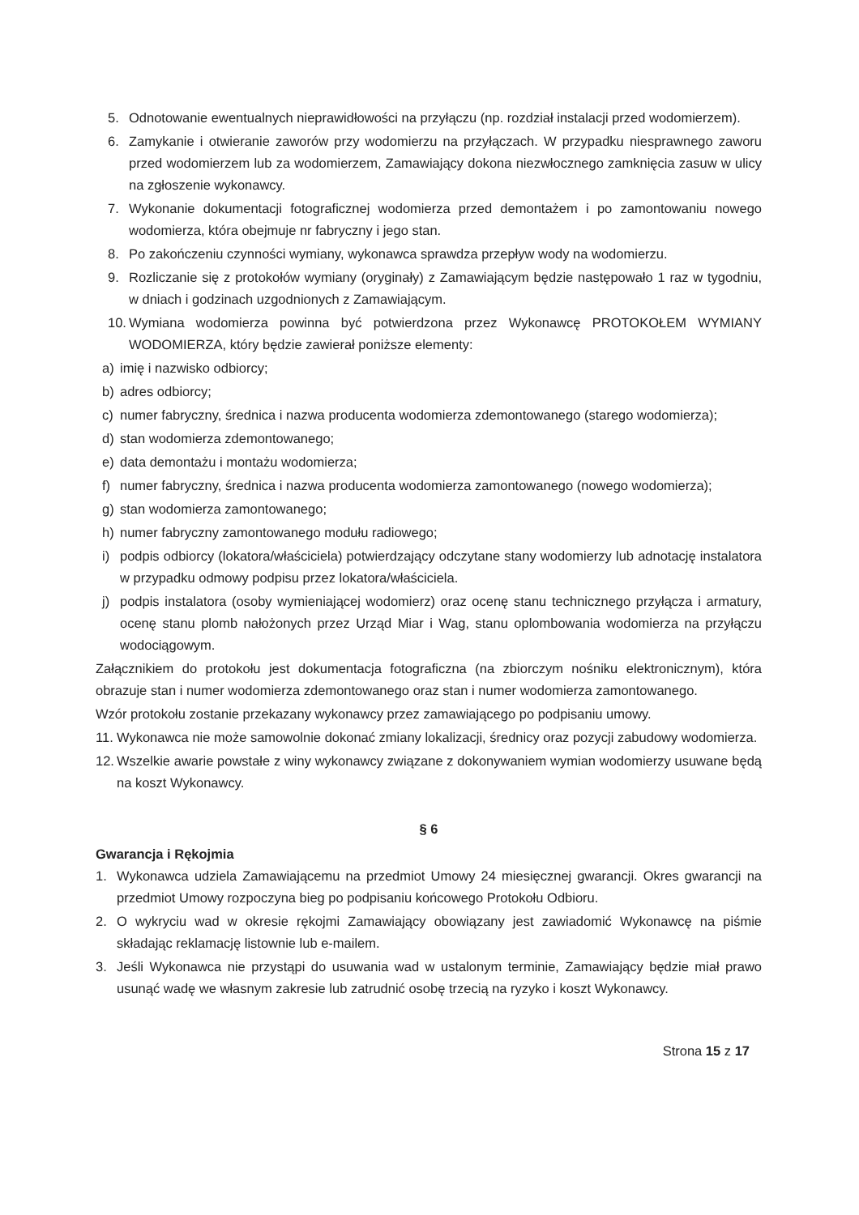5. Odnotowanie ewentualnych nieprawidłowości na przyłączu (np. rozdział instalacji przed wodomierzem).
6. Zamykanie i otwieranie zaworów przy wodomierzu na przyłączach. W przypadku niesprawnego zaworu przed wodomierzem lub za wodomierzem, Zamawiający dokona niezwłocznego zamknięcia zasuw w ulicy na zgłoszenie wykonawcy.
7. Wykonanie dokumentacji fotograficznej wodomierza przed demontażem i po zamontowaniu nowego wodomierza, która obejmuje nr fabryczny i jego stan.
8. Po zakończeniu czynności wymiany, wykonawca sprawdza przepływ wody na wodomierzu.
9. Rozliczanie się z protokołów wymiany (oryginały) z Zamawiającym będzie następowało 1 raz w tygodniu, w dniach i godzinach uzgodnionych z Zamawiającym.
10. Wymiana wodomierza powinna być potwierdzona przez Wykonawcę PROTOKOŁEM WYMIANY WODOMIERZA, który będzie zawierał poniższe elementy:
a) imię i nazwisko odbiorcy;
b) adres odbiorcy;
c) numer fabryczny, średnica i nazwa producenta wodomierza zdemontowanego (starego wodomierza);
d) stan wodomierza zdemontowanego;
e) data demontażu i montażu wodomierza;
f) numer fabryczny, średnica i nazwa producenta wodomierza zamontowanego (nowego wodomierza);
g) stan wodomierza zamontowanego;
h) numer fabryczny zamontowanego modułu radiowego;
i) podpis odbiorcy (lokatora/właściciela) potwierdzający odczytane stany wodomierzy lub adnotację instalatora w przypadku odmowy podpisu przez lokatora/właściciela.
j) podpis instalatora (osoby wymieniającej wodomierz) oraz ocenę stanu technicznego przyłącza i armatury, ocenę stanu plomb nałożonych przez Urząd Miar i Wag, stanu oplombowania wodomierza na przyłączu wodociągowym.
Załącznikiem do protokołu jest dokumentacja fotograficzna (na zbiorczym nośniku elektronicznym), która obrazuje stan i numer wodomierza zdemontowanego oraz stan i numer wodomierza zamontowanego.
Wzór protokołu zostanie przekazany wykonawcy przez zamawiającego po podpisaniu umowy.
11. Wykonawca nie może samowolnie dokonać zmiany lokalizacji, średnicy oraz pozycji zabudowy wodomierza.
12. Wszelkie awarie powstałe z winy wykonawcy związane z dokonywaniem wymian wodomierzy usuwane będą na koszt Wykonawcy.
§ 6
Gwarancja i Rękojmia
1. Wykonawca udziela Zamawiającemu na przedmiot Umowy 24 miesięcznej gwarancji. Okres gwarancji na przedmiot Umowy rozpoczyna bieg po podpisaniu końcowego Protokołu Odbioru.
2. O wykryciu wad w okresie rękojmi Zamawiający obowiązany jest zawiadomić Wykonawcę na piśmie składając reklamację listownie lub e-mailem.
3. Jeśli Wykonawca nie przystąpi do usuwania wad w ustalonym terminie, Zamawiający będzie miał prawo usunąć wadę we własnym zakresie lub zatrudnić osobę trzecią na ryzyko i koszt Wykonawcy.
Strona 15 z 17